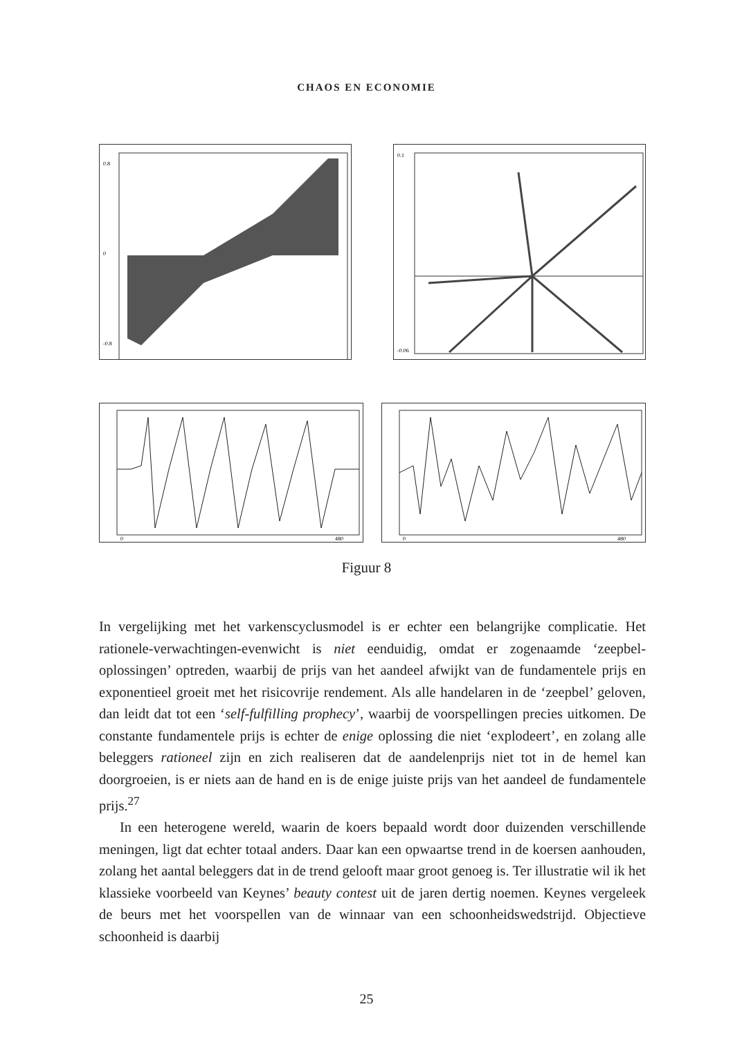CHAOS EN ECONOMIE
0.8
0
-0.8
0.1
-0.06
0
480
0
480
Figuur 8
In vergelijking met het varkenscyclusmodel is er echter een belangrijke complicatie. Het rationele-verwachtingen-evenwicht is niet eenduidig, omdat er zogenaamde ‘zeepbel-oplossingen’ optreden, waarbij de prijs van het aandeel afwijkt van de fundamentele prijs en exponentieel groeit met het risicovrije rendement. Als alle handelaren in de ‘zeepbel’ geloven, dan leidt dat tot een ‘self-fulfilling prophecy’, waarbij de voorspellingen precies uitkomen. De constante fundamentele prijs is echter de enige oplossing die niet ‘explodeert’, en zolang alle beleggers rationeel zijn en zich realiseren dat de aandelenprijs niet tot in de hemel kan doorgroeien, is er niets aan de hand en is de enige juiste prijs van het aandeel de fundamentele prijs.<sup>27</sup>
In een heterogene wereld, waarin de koers bepaald wordt door duizenden verschillende meningen, ligt dat echter totaal anders. Daar kan een opwaartse trend in de koersen aanhouden, zolang het aantal beleggers dat in de trend gelooft maar groot genoeg is. Ter illustratie wil ik het klassieke voorbeeld van Keynes’ beauty contest uit de jaren dertig noemen. Keynes vergeleek de beurs met het voorspellen van de winnaar van een schoonheidswedstrijd. Objectieve schoonheid is daarbij
25